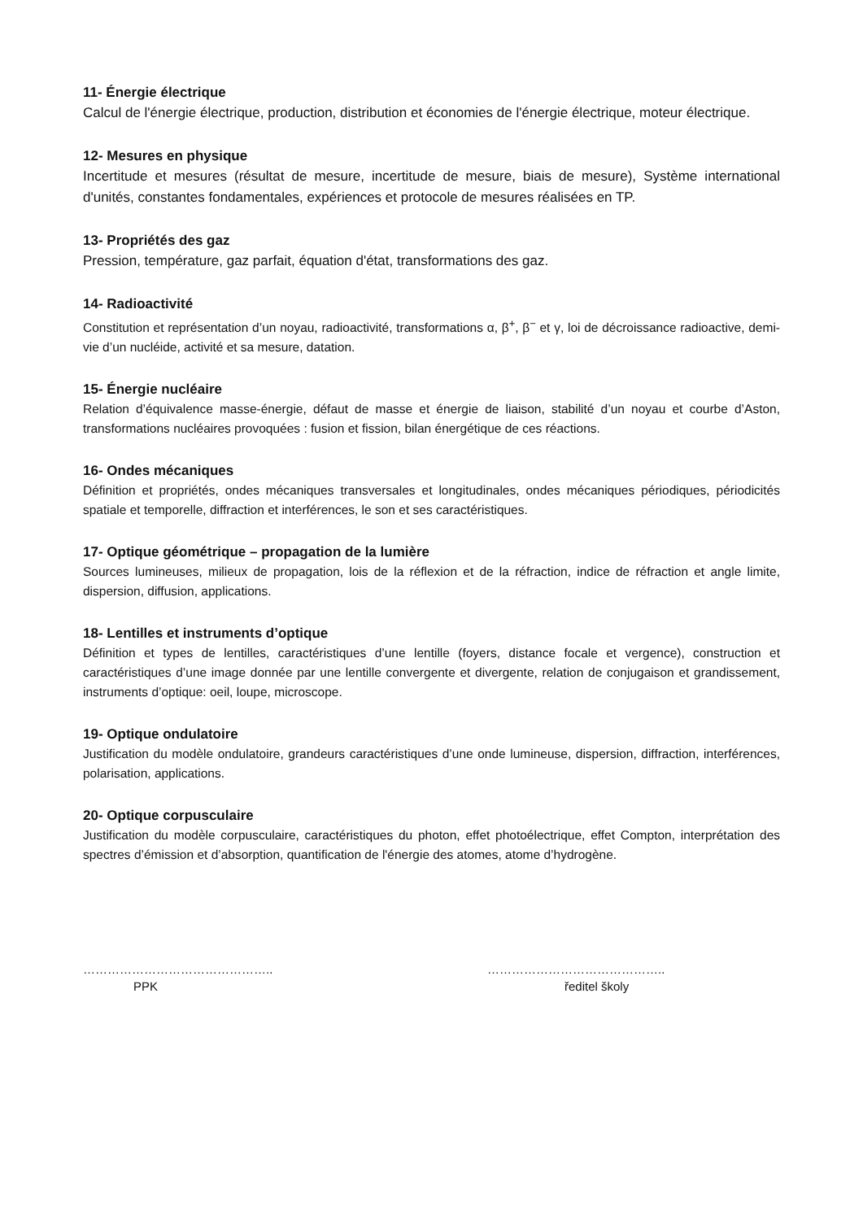11- Énergie électrique
Calcul de l'énergie électrique, production, distribution et économies de l'énergie électrique, moteur électrique.
12- Mesures en physique
Incertitude et mesures (résultat de mesure, incertitude de mesure, biais de mesure), Système international d'unités, constantes fondamentales, expériences et protocole de mesures réalisées en TP.
13- Propriétés des gaz
Pression, température, gaz parfait, équation d'état, transformations des gaz.
14- Radioactivité
Constitution et représentation d’un noyau, radioactivité, transformations α, β<sup>+</sup>, β<sup>−</sup> et γ, loi de décroissance radioactive, demi-vie d’un nucléide, activité et sa mesure, datation.
15- Énergie nucléaire
Relation d’équivalence masse-énergie, défaut de masse et énergie de liaison, stabilité d’un noyau et courbe d’Aston, transformations nucléaires provoquées : fusion et fission, bilan énergétique de ces réactions.
16- Ondes mécaniques
Définition et propriétés, ondes mécaniques transversales et longitudinales, ondes mécaniques périodiques, périodicités spatiale et temporelle, diffraction et interférences, le son et ses caractéristiques.
17- Optique géométrique – propagation de la lumière
Sources lumineuses, milieux de propagation, lois de la réflexion et de la réfraction, indice de réfraction et angle limite, dispersion, diffusion, applications.
18- Lentilles et instruments d’optique
Définition et types de lentilles, caractéristiques d’une lentille (foyers, distance focale et vergence), construction et caractéristiques d’une image donnée par une lentille convergente et divergente, relation de conjugaison et grandissement, instruments d’optique: oeil, loupe, microscope.
19- Optique ondulatoire
Justification du modèle ondulatoire, grandeurs caractéristiques d’une onde lumineuse, dispersion, diffraction, interférences, polarisation, applications.
20- Optique corpusculaire
Justification du modèle corpusculaire, caractéristiques du photon, effet photoélectrique, effet Compton, interprétation des spectres d’émission et d’absorption, quantification de l'énergie des atomes, atome d’hydrogène.
………………………………………..
PPK
……………………………………..
ředitel školy